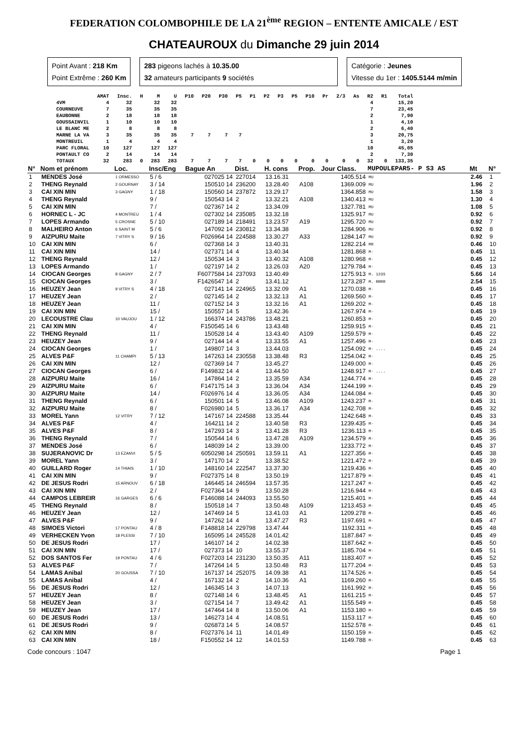FEDERATION COLOMBOPHILE DE LA 21<sup>ème</sup> REGION – ENTENTE AMICALE / EST
CHATEAUROUX du Dimanche 29 juin 2014
Point Avant : 218 Km
Point Extrême : 260 Km
283 pigeons lachés à 10.35.00
32 amateurs participants 9 sociétés
Catégorie : Jeunes
Vitesse du 1er : 1405.5144 m/min
| | AMAT | Insc. | H | M | U | P10 | P20 | P30 | P5 | P1 | P2 | P3 | P5 | P10 | Pr | 2/3 | As | R2 | R1 | Total |
| --- | --- | --- | --- | --- | --- | --- | --- | --- | --- | --- | --- | --- | --- | --- | --- | --- | --- | --- | --- | --- |
| 4VM | 4 | 32 | | 32 | 32 | | | | | | | | | | | | | 4 | | 15,20 |
| COURNEUVE | 7 | 35 | | 35 | 35 | | | | | | | | | | | | | 7 | | 23,45 |
| EAUBONNE | 2 | 18 | | 18 | 18 | | | | | | | | | | | | | 2 | | 7,90 |
| GOUSSAINVIL | 1 | 10 | | 10 | 10 | | | | | | | | | | | | | 1 | | 4,10 |
| LE BLANC ME | 2 | 8 | | 8 | 8 | | | | | | | | | | | | | 2 | | 6,40 |
| MARNE LA VA | 3 | 35 | | 35 | 35 | 7 | 7 | 7 | 7 | | | | | | | | | 3 | | 20,75 |
| MONTREUIL | 1 | 4 | | 4 | 4 | | | | | | | | | | | | | 1 | | 3,20 |
| PARC FLORAL | 10 | 127 | | 127 | 127 | | | | | | | | | | | | | 10 | | 45,05 |
| PONTAULT CO | 2 | 14 | | 14 | 14 | | | | | | | | | | | | | 2 | | 7,30 |
| TOTAUX | 32 | 283 | 0 | 283 | 283 | 7 | 7 | 7 | 7 | 0 | 0 | 0 | 0 | 0 | 0 | 0 | 0 | 32 | 0 | 133,35 |
| N° | Nom et prénom | Loc. | Insc/Eng | Bague An | Dist. | H. cons | Prop. | Jour Class. | MUPOULEPAR5- P S3 AS | Mt | N° |
| --- | --- | --- | --- | --- | --- | --- | --- | --- | --- | --- | --- |
| 1 | MENDES José | 1 ORMESSO | 5 / 6 | 027025 14 | 227014 | 13.16.31 | | 1405.514 | MU | 2.46 | 1 |
| 2 | THENG Reynald | 2 GOURNAY | 3 / 14 | 150510 14 | 236200 | 13.28.40 | A108 | 1369.009 | MU | 1.96 | 2 |
| 3 | CAI XIN MIN | 3 GAGNY | 1 / 18 | 150560 14 | 237872 | 13.29.17 | | 1364.858 | MU | 1.58 | 3 |
| 4 | THENG Reynald | | 9 / | 150543 14 | 2 | 13.32.21 | A108 | 1340.413 | MU | 1.30 | 4 |
| 5 | CAI XIN MIN | | 7 / | 027367 14 | 2 | 13.34.09 | | 1327.781 | MU | 1.08 | 5 |
| 6 | HORNEC L - JC | 4 MONTREU | 1 / 4 | 027302 14 | 235085 | 13.32.18 | | 1325.917 | MU | 0.92 | 6 |
| 7 | LOPES Armando | 5 CROSNE | 5 / 10 | 027189 14 | 218491 | 13.23.57 | A19 | 1295.720 | MU | 0.92 | 7 |
| 8 | MALHEIRO Anton | 6 SAINT M | 5 / 6 | 147092 14 | 230812 | 13.34.38 | | 1284.906 | MU | 0.92 | 8 |
| 9 | AIZPURU Maite | 7 VITRY S | 9 / 16 | F026964 14 | 224588 | 13.30.27 | A33 | 1284.147 | MU | 0.92 | 9 |
| 10 | CAI XIN MIN | | 6 / | 027368 14 | 3 | 13.40.31 | | 1282.214 | MR | 0.46 | 10 |
| 11 | CAI XIN MIN | | 14 / | 027371 14 | 4 | 13.40.34 | | 1281.868 | M· | 0.45 | 11 |
| 12 | THENG Reynald | | 12 / | 150534 14 | 3 | 13.40.32 | A108 | 1280.968 | M· | 0.45 | 12 |
| 13 | LOPES Armando | | 1 / | 027197 14 | 2 | 13.26.03 | A20 | 1279.784 | M· | 0.45 | 13 |
| 14 | CIOCAN Georges | 8 GAGNY | 2 / 7 | F6077584 14 | 237093 | 13.40.49 | | 1275.913 | M. 1235 | 5.66 | 14 |
| 15 | CIOCAN Georges | | 3 / | F1426547 14 | 2 | 13.41.12 | | 1273.287 | M. RRRR | 2.54 | 15 |
| 16 | HEUZEY Jean | 9 VITRY S | 4 / 18 | 027141 14 | 224965 | 13.32.09 | A1 | 1270.038 | M· | 0.45 | 16 |
| 17 | HEUZEY Jean | | 2 / | 027145 14 | 2 | 13.32.13 | A1 | 1269.560 | M· | 0.45 | 17 |
| 18 | HEUZEY Jean | | 11 / | 027152 14 | 3 | 13.32.16 | A1 | 1269.202 | M· | 0.45 | 18 |
| 19 | CAI XIN MIN | | 15 / | 150557 14 | 5 | 13.42.36 | | 1267.974 | M· | 0.45 | 19 |
| 20 | LECOUSTRE Clau | 10 VAUJOU | 1 / 12 | 166374 14 | 243786 | 13.48.21 | | 1260.853 | M· | 0.45 | 20 |
| 21 | CAI XIN MIN | | 4 / | F150545 14 | 6 | 13.43.48 | | 1259.915 | M· | 0.45 | 21 |
| 22 | THENG Reynald | | 11 / | 150528 14 | 4 | 13.43.40 | A109 | 1259.579 | M· | 0.45 | 22 |
| 23 | HEUZEY Jean | | 9 / | 027144 14 | 4 | 13.33.55 | A1 | 1257.496 | M· | 0.45 | 23 |
| 24 | CIOCAN Georges | | 1 / | 149807 14 | 3 | 13.44.03 | | 1254.092 | M· .... | 0.45 | 24 |
| 25 | ALVES P&F | 11 CHAMPI | 5 / 13 | 147263 14 | 230558 | 13.38.48 | R3 | 1254.042 | M· | 0.45 | 25 |
| 26 | CAI XIN MIN | | 12 / | 027369 14 | 7 | 13.45.27 | | 1249.000 | M· | 0.45 | 26 |
| 27 | CIOCAN Georges | | 6 / | F149832 14 | 4 | 13.44.50 | | 1248.917 | M· .... | 0.45 | 27 |
| 28 | AIZPURU Maite | | 16 / | 147864 14 | 2 | 13.35.59 | A34 | 1244.774 | M· | 0.45 | 28 |
| 29 | AIZPURU Maite | | 6 / | F147175 14 | 3 | 13.36.04 | A34 | 1244.199 | M· | 0.45 | 29 |
| 30 | AIZPURU Maite | | 14 / | F026976 14 | 4 | 13.36.05 | A34 | 1244.084 | M· | 0.45 | 30 |
| 31 | THENG Reynald | | 6 / | 150501 14 | 5 | 13.46.08 | A109 | 1243.237 | M· | 0.45 | 31 |
| 32 | AIZPURU Maite | | 8 / | F026980 14 | 5 | 13.36.17 | A34 | 1242.708 | M· | 0.45 | 32 |
| 33 | MOREL Yann | 12 VITRY | 7 / 12 | 147167 14 | 224588 | 13.35.44 | | 1242.648 | M· | 0.45 | 33 |
| 34 | ALVES P&F | | 4 / | 164211 14 | 2 | 13.40.58 | R3 | 1239.435 | M· | 0.45 | 34 |
| 35 | ALVES P&F | | 8 / | 147293 14 | 3 | 13.41.28 | R3 | 1236.113 | M· | 0.45 | 35 |
| 36 | THENG Reynald | | 7 / | 150544 14 | 6 | 13.47.28 | A109 | 1234.579 | M· | 0.45 | 36 |
| 37 | MENDES José | | 6 / | 148039 14 | 2 | 13.39.00 | | 1233.772 | M· | 0.45 | 37 |
| 38 | SUJERANOVIC Dr | 13 EZANVI | 5 / 5 | 6050298 14 | 250591 | 13.59.11 | A1 | 1227.356 | M· | 0.45 | 38 |
| 39 | MOREL Yann | | 3 / | 147170 14 | 2 | 13.38.52 | | 1221.472 | M· | 0.45 | 39 |
| 40 | GUILLARD Roger | 14 THIAIS | 1 / 10 | 148160 14 | 222547 | 13.37.30 | | 1219.436 | M· | 0.45 | 40 |
| 41 | CAI XIN MIN | | 9 / | F027375 14 | 8 | 13.50.19 | | 1217.879 | M· | 0.45 | 41 |
| 42 | DE JESUS Rodri | 15 ARNOUV | 6 / 18 | 146445 14 | 246594 | 13.57.35 | | 1217.247 | M· | 0.45 | 42 |
| 43 | CAI XIN MIN | | 2 / | F027364 14 | 9 | 13.50.28 | | 1216.944 | M· | 0.45 | 43 |
| 44 | CAMPOS LEBREIR | 16 GARGES | 6 / 6 | F146088 14 | 244093 | 13.55.50 | | 1215.401 | M· | 0.45 | 44 |
| 45 | THENG Reynald | | 8 / | 150518 14 | 7 | 13.50.48 | A109 | 1213.453 | M· | 0.45 | 45 |
| 46 | HEUZEY Jean | | 12 / | 147469 14 | 5 | 13.41.03 | A1 | 1209.278 | M· | 0.45 | 46 |
| 47 | ALVES P&F | | 9 / | 147262 14 | 4 | 13.47.27 | R3 | 1197.691 | M· | 0.45 | 47 |
| 48 | SIMOES Victori | 17 PONTAU | 4 / 8 | F148818 14 | 229798 | 13.47.44 | | 1192.311 | M· | 0.45 | 48 |
| 49 | VERHECKEN Yvon | 18 PLESSI | 7 / 10 | 165095 14 | 245528 | 14.01.42 | | 1187.847 | M· | 0.45 | 49 |
| 50 | DE JESUS Rodri | | 17 / | 146107 14 | 2 | 14.02.38 | | 1187.642 | M· | 0.45 | 50 |
| 51 | CAI XIN MIN | | 17 / | 027373 14 | 10 | 13.55.37 | | 1185.704 | M· | 0.45 | 51 |
| 52 | DOS SANTOS Fer | 19 PONTAU | 4 / 6 | F027203 14 | 231230 | 13.50.35 | A11 | 1183.407 | M· | 0.45 | 52 |
| 53 | ALVES P&F | | 7 / | 147264 14 | 5 | 13.50.48 | R3 | 1177.204 | M· | 0.45 | 53 |
| 54 | LAMAS Anibal | 20 GOUSSA | 7 / 10 | 167137 14 | 252075 | 14.09.38 | A1 | 1174.526 | M· | 0.45 | 54 |
| 55 | LAMAS Anibal | | 4 / | 167132 14 | 2 | 14.10.36 | A1 | 1169.260 | M· | 0.45 | 55 |
| 56 | DE JESUS Rodri | | 12 / | 146345 14 | 3 | 14.07.13 | | 1161.992 | M· | 0.45 | 56 |
| 57 | HEUZEY Jean | | 8 / | 027148 14 | 6 | 13.48.45 | A1 | 1161.215 | M· | 0.45 | 57 |
| 58 | HEUZEY Jean | | 3 / | 027154 14 | 7 | 13.49.42 | A1 | 1155.549 | M· | 0.45 | 58 |
| 59 | HEUZEY Jean | | 17 / | 147464 14 | 8 | 13.50.06 | A1 | 1153.180 | M· | 0.45 | 59 |
| 60 | DE JESUS Rodri | | 13 / | 146273 14 | 4 | 14.08.51 | | 1153.117 | M· | 0.45 | 60 |
| 61 | DE JESUS Rodri | | 9 / | 026873 14 | 5 | 14.08.57 | | 1152.578 | M· | 0.45 | 61 |
| 62 | CAI XIN MIN | | 8 / | F027376 14 | 11 | 14.01.49 | | 1150.159 | M· | 0.45 | 62 |
| 63 | CAI XIN MIN | | 18 / | F150552 14 | 12 | 14.01.53 | | 1149.788 | M· | 0.45 | 63 |
Code concours : 1047 Page 1